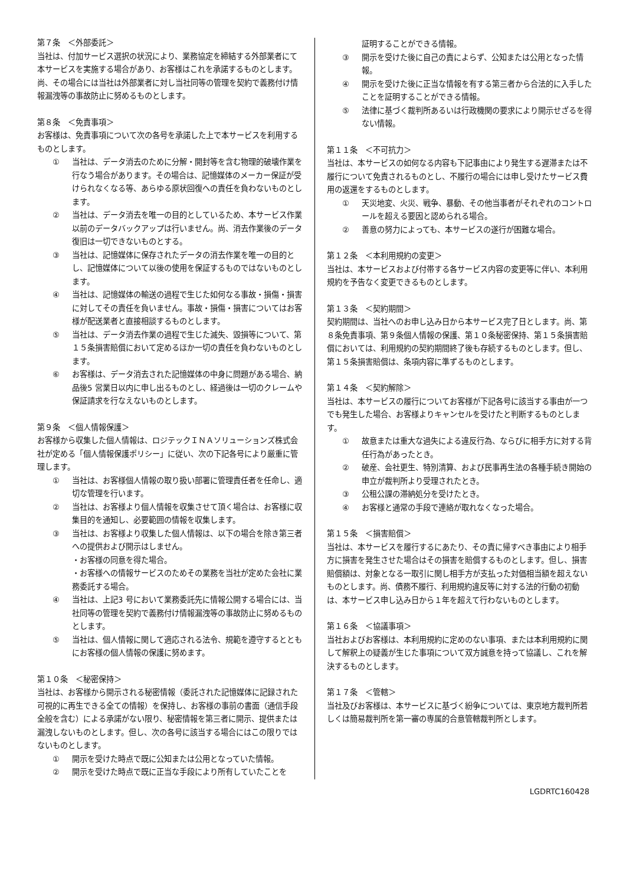第７条　＜外部委託＞
当社は、付加サービス選択の状況により、業務協定を締結する外部業者にて本サービスを実施する場合があり、お客様はこれを承諾するものとします。尚、その場合には当社は外部業者に対し当社同等の管理を契約で義務付け情報漏洩等の事故防止に努めるものとします。
第８条　＜免責事項＞
お客様は、免責事項について次の各号を承諾した上で本サービスを利用するものとします。
① 当社は、データ消去のために分解・開封等を含む物理的破壊作業を行なう場合があります。その場合は、記憶媒体のメーカー保証が受けられなくなる等、あらゆる原状回復への責任を負わないものとします。
② 当社は、データ消去を唯一の目的としているため、本サービス作業以前のデータバックアップは行いません。尚、消去作業後のデータ復旧は一切できないものとする。
③ 当社は、記憶媒体に保存されたデータの消去作業を唯一の目的とし、記憶媒体について以後の使用を保証するものではないものとします。
④ 当社は、記憶媒体の輸送の過程で生じた如何なる事故・損傷・損害に対してその責任を負いません。事故・損傷・損害についてはお客様が配送業者と直接相談するものとします。
⑤ 当社は、データ消去作業の過程で生じた滅失、毀損等について、第１５条損害賠償において定めるほか一切の責任を負わないものとします。
⑥ お客様は、データ消去された記憶媒体の中身に問題がある場合、納品後5 営業日以内に申し出るものとし、経過後は一切のクレームや保証請求を行なえないものとします。
第９条　＜個人情報保護＞
お客様から収集した個人情報は、ロジテックＩＮＡソリューションズ株式会社が定める「個人情報保護ポリシー」に従い、次の下記各号により厳重に管理します。
① 当社は、お客様個人情報の取り扱い部署に管理責任者を任命し、適切な管理を行います。
② 当社は、お客様より個人情報を収集させて頂く場合は、お客様に収集目的を通知し、必要範囲の情報を収集します。
③ 当社は、お客様より収集した個人情報は、以下の場合を除き第三者への提供および開示はしません。
・お客様の同意を得た場合。
・お客様への情報サービスのためその業務を当社が定めた会社に業務委託する場合。
④ 当社は、上記3 号において業務委託先に情報公開する場合には、当社同等の管理を契約で義務付け情報漏洩等の事故防止に努めるものとします。
⑤ 当社は、個人情報に関して適応される法令、規範を遵守するとともにお客様の個人情報の保護に努めます。
第１０条　＜秘密保持＞
当社は、お客様から開示される秘密情報（委託された記憶媒体に記録された可視的に再生できる全ての情報）を保持し、お客様の事前の書面（通信手段全般を含む）による承諾がない限り、秘密情報を第三者に開示、提供または漏洩しないものとします。但し、次の各号に該当する場合にはこの限りではないものとします。
① 開示を受けた時点で既に公知または公用となっていた情報。
② 開示を受けた時点で既に正当な手段により所有していたことを
証明することができる情報。
③ 開示を受けた後に自己の責によらず、公知または公用となった情報。
④ 開示を受けた後に正当な情報を有する第三者から合法的に入手したことを証明することができる情報。
⑤ 法律に基づく裁判所あるいは行政機関の要求により開示せざるを得ない情報。
第１１条　＜不可抗力＞
当社は、本サービスの如何なる内容も下記事由により発生する遅滞または不履行について免責されるものとし、不履行の場合には申し受けたサービス費用の返還をするものとします。
① 天災地変、火災、戦争、暴動、その他当事者がそれぞれのコントロールを超える要因と認められる場合。
② 善意の努力によっても、本サービスの遂行が困難な場合。
第１２条　＜本利用規約の変更＞
当社は、本サービスおよび付帯する各サービス内容の変更等に伴い、本利用規約を予告なく変更できるものとします。
第１３条　＜契約期間＞
契約期間は、当社へのお申し込み日から本サービス完了日とします。尚、第８条免責事項、第９条個人情報の保護、第１０条秘密保持、第１５条損害賠償においては、利用規約の契約期間終了後も存続するものとします。但し、第１５条損害賠償は、条項内容に準ずるものとします。
第１４条　＜契約解除＞
当社は、本サービスの履行についてお客様が下記各号に該当する事由が一つでも発生した場合、お客様よりキャンセルを受けたと判断するものとします。
① 故意または重大な過失による違反行為、ならびに相手方に対する背任行為があったとき。
② 破産、会社更生、特別清算、および民事再生法の各種手続き開始の申立が裁判所より受理されたとき。
③ 公租公課の滞納処分を受けたとき。
④ お客様と通常の手段で連絡が取れなくなった場合。
第１５条　＜損害賠償＞
当社は、本サービスを履行するにあたり、その責に帰すべき事由により相手方に損害を発生させた場合はその損害を賠償するものとします。但し、損害賠償額は、対象となる一取引に関し相手方が支払った対価相当額を超えないものとします。尚、債務不履行、利用規約違反等に対する法的行動の初動は、本サービス申し込み日から１年を超えて行わないものとします。
第１６条　＜協議事項＞
当社およびお客様は、本利用規約に定めのない事項、または本利用規約に関して解釈上の疑義が生じた事項について双方誠意を持って協議し、これを解決するものとします。
第１７条　＜管轄＞
当社及びお客様は、本サービスに基づく紛争については、東京地方裁判所若しくは簡易裁判所を第一審の専属的合意管轄裁判所とします。
LGDRTC160428